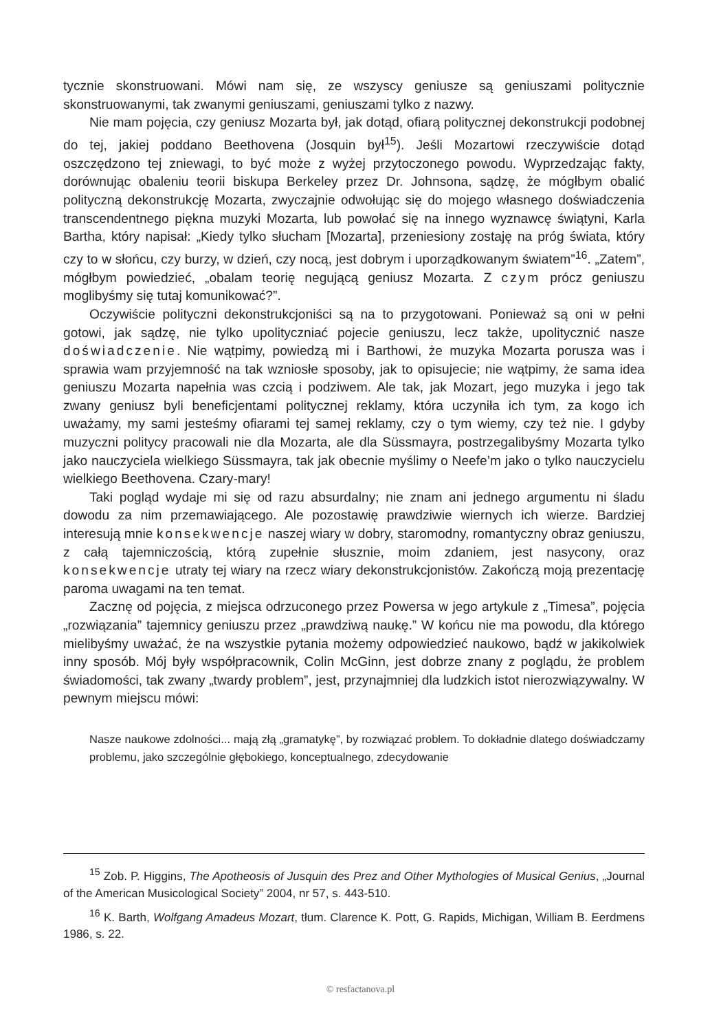tycznie skonstruowani. Mówi nam się, ze wszyscy geniusze są geniuszami politycznie skonstruowanymi, tak zwanymi geniuszami, geniuszami tylko z nazwy.
Nie mam pojęcia, czy geniusz Mozarta był, jak dotąd, ofiarą politycznej dekonstrukcji podobnej do tej, jakiej poddano Beethovena (Josquin był<sup>15</sup>). Jeśli Mozartowi rzeczywiście dotąd oszczędzono tej zniewagi, to być może z wyżej przytoczonego powodu. Wyprzedzając fakty, dorównując obaleniu teorii biskupa Berkeley przez Dr. Johnsona, sądzę, że mógłbym obalić polityczną dekonstrukcję Mozarta, zwyczajnie odwołując się do mojego własnego doświadczenia transcendentnego piękna muzyki Mozarta, lub powołać się na innego wyznawcę świątyni, Karla Bartha, który napisał: „Kiedy tylko słucham [Mozarta], przeniesiony zostaję na próg świata, który czy to w słońcu, czy burzy, w dzień, czy nocą, jest dobrym i uporządkowanym światem”<sup>16</sup>. „Zatem”, mógłbym powiedzieć, „obalam teorię negującą geniusz Mozarta. Z czym prócz geniuszu moglibyśmy się tutaj komunikować?”.
Oczywiście polityczni dekonstrukcjoniści są na to przygotowani. Ponieważ są oni w pełni gotowi, jak sądzę, nie tylko upolityczniać pojecie geniuszu, lecz także, upolitycznić nasze doświadczenie. Nie wątpimy, powiedzą mi i Barthowi, że muzyka Mozarta porusza was i sprawia wam przyjemność na tak wzniosłe sposoby, jak to opisujecie; nie wątpimy, że sama idea geniuszu Mozarta napełnia was czcią i podziwem. Ale tak, jak Mozart, jego muzyka i jego tak zwany geniusz byli beneficjentami politycznej reklamy, która uczyniła ich tym, za kogo ich uważamy, my sami jesteśmy ofiarami tej samej reklamy, czy o tym wiemy, czy też nie. I gdyby muzyczni politycy pracowali nie dla Mozarta, ale dla Süssmayra, postrzegalibyśmy Mozarta tylko jako nauczyciela wielkiego Süssmayra, tak jak obecnie myślimy o Neefe’m jako o tylko nauczycielu wielkiego Beethovena. Czary-mary!
Taki pogląd wydaje mi się od razu absurdalny; nie znam ani jednego argumentu ni śladu dowodu za nim przemawiającego. Ale pozostawię prawdziwie wiernych ich wierze. Bardziej interesują mnie konsekwencje naszej wiary w dobry, staromodny, romantyczny obraz geniuszu, z całą tajemniczością, którą zupełnie słusznie, moim zdaniem, jest nasycony, oraz konsekwencje utraty tej wiary na rzecz wiary dekonstrukcjonistów. Zakończą moją prezentację paroma uwagami na ten temat.
Zacznę od pojęcia, z miejsca odrzuconego przez Powersa w jego artykule z „Timesa”, pojęcia „rozwiązania” tajemnicy geniuszu przez „prawdziwą naukę.” W końcu nie ma powodu, dla którego mielibyśmy uważać, że na wszystkie pytania możemy odpowiedzieć naukowo, bądź w jakikolwiek inny sposób. Mój były współpracownik, Colin McGinn, jest dobrze znany z poglądu, że problem świadomości, tak zwany „twardy problem”, jest, przynajmniej dla ludzkich istot nierozwiązywalny. W pewnym miejscu mówi:
Nasze naukowe zdolności... mają złą „gramatykę”, by rozwiązać problem. To dokładnie dlatego doświadczamy problemu, jako szczególnie głębokiego, konceptualnego, zdecydowanie
<sup>15</sup> Zob. P. Higgins, The Apotheosis of Jusquin des Prez and Other Mythologies of Musical Genius, „Journal of the American Musicological Society” 2004, nr 57, s. 443-510.
<sup>16</sup> K. Barth, Wolfgang Amadeus Mozart, tłum. Clarence K. Pott, G. Rapids, Michigan, William B. Eerdmens 1986, s. 22.
© resfactanova.pl